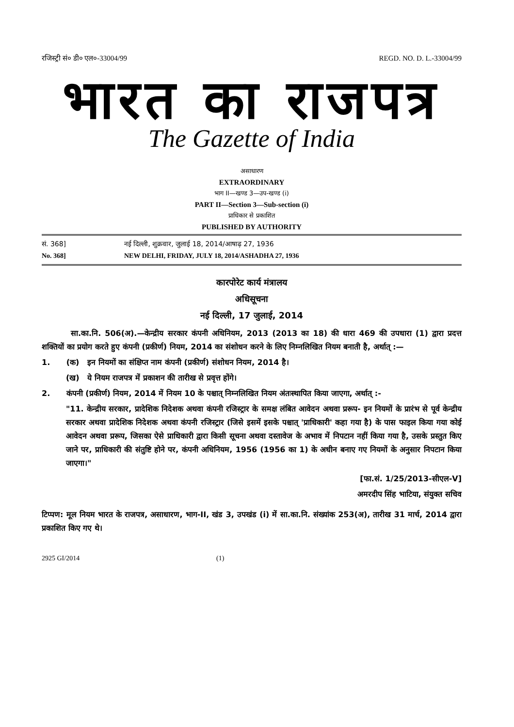रजिस्ट्री सं० डी० एल०-33004/99 REGD. NO. D. L.-33004/99
भारत का राजपत्र
The Gazette of India
असाधारण
EXTRAORDINARY
भाग II—खण्ड 3—उप-खण्ड (i)
PART II—Section 3—Sub-section (i)
प्राधिकार से प्रकाशित
PUBLISHED BY AUTHORITY
सं. 368] नई दिल्ली, शुक्रवार, जुलाई 18, 2014/आषाढ़ 27, 1936
No. 368] NEW DELHI, FRIDAY, JULY 18, 2014/ASHADHA 27, 1936
कारपोरेट कार्य मंत्रालय
अधिसूचना
नई दिल्ली, 17 जुलाई, 2014
सा.का.नि. 506(अ).—केन्द्रीय सरकार कंपनी अधिनियम, 2013 (2013 का 18) की धारा 469 की उपधारा (1) द्वारा प्रदत्त शक्तियों का प्रयोग करते हुए कंपनी (प्रकीर्ण) नियम, 2014 का संशोधन करने के लिए निम्नलिखित नियम बनाती है, अर्थात् :—
1. (क) इन नियमों का संक्षिप्त नाम कंपनी (प्रकीर्ण) संशोधन नियम, 2014 है।
(ख) ये नियम राजपत्र में प्रकाशन की तारीख से प्रवृत्त होंगे।
2. कंपनी (प्रकीर्ण) नियम, 2014 में नियम 10 के पश्चात् निम्नलिखित नियम अंतःस्थापित किया जाएगा, अर्थात् :-
"11. केन्द्रीय सरकार, प्रादेशिक निदेशक अथवा कंपनी रजिस्ट्रार के समक्ष लंबित आवेदन अथवा प्ररूप- इन नियमों के प्रारंभ से पूर्व केन्द्रीय सरकार अथवा प्रादेशिक निदेशक अथवा कंपनी रजिस्ट्रार (जिसे इसमें इसके पश्चात् 'प्राधिकारी' कहा गया है) के पास फाइल किया गया कोई आवेदन अथवा प्ररूप, जिसका ऐसे प्राधिकारी द्वारा किसी सूचना अथवा दस्तावेज के अभाव में निपटान नहीं किया गया है, उसके प्रस्तुत किए जाने पर, प्राधिकारी की संतुष्टि होने पर, कंपनी अधिनियम, 1956 (1956 का 1) के अधीन बनाए गए नियमों के अनुसार निपटान किया जाएगा।"
[फा.सं. 1/25/2013-सीएल-V]
अमरदीप सिंह भाटिया, संयुक्त सचिव
टिप्पण: मूल नियम भारत के राजपत्र, असाधारण, भाग-II, खंड 3, उपखंड (i) में सा.का.नि. संख्यांक 253(अ), तारीख 31 मार्च, 2014 द्वारा प्रकाशित किए गए थे।
2925 GI/2014 (1)